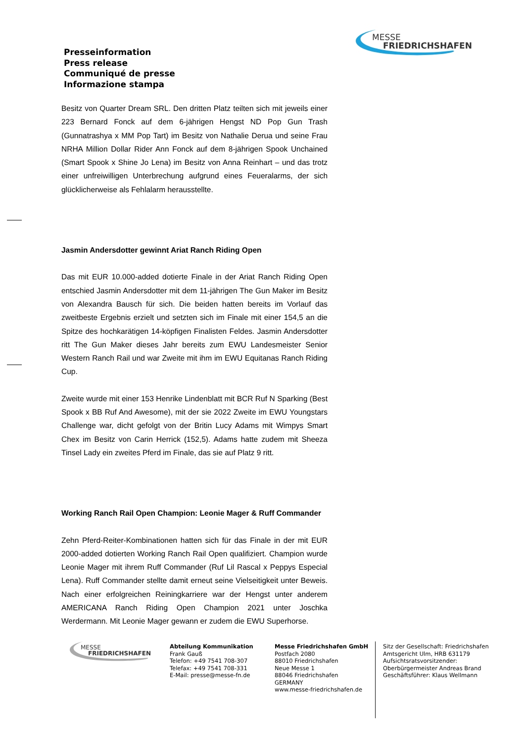Presseinformation
Press release
Communiqué de presse
Informazione stampa
MESSE
FRIEDRICHSHAFEN
Besitz von Quarter Dream SRL. Den dritten Platz teilten sich mit jeweils einer 223 Bernard Fonck auf dem 6-jährigen Hengst ND Pop Gun Trash (Gunnatrashya x MM Pop Tart) im Besitz von Nathalie Derua und seine Frau NRHA Million Dollar Rider Ann Fonck auf dem 8-jährigen Spook Unchained (Smart Spook x Shine Jo Lena) im Besitz von Anna Reinhart – und das trotz einer unfreiwilligen Unterbrechung aufgrund eines Feueralarms, der sich glücklicherweise als Fehlalarm herausstellte.
Jasmin Andersdotter gewinnt Ariat Ranch Riding Open
Das mit EUR 10.000-added dotierte Finale in der Ariat Ranch Riding Open entschied Jasmin Andersdotter mit dem 11-jährigen The Gun Maker im Besitz von Alexandra Bausch für sich. Die beiden hatten bereits im Vorlauf das zweitbeste Ergebnis erzielt und setzten sich im Finale mit einer 154,5 an die Spitze des hochkarätigen 14-köpfigen Finalisten Feldes. Jasmin Andersdotter ritt The Gun Maker dieses Jahr bereits zum EWU Landesmeister Senior Western Ranch Rail und war Zweite mit ihm im EWU Equitanas Ranch Riding Cup.
Zweite wurde mit einer 153 Henrike Lindenblatt mit BCR Ruf N Sparking (Best Spook x BB Ruf And Awesome), mit der sie 2022 Zweite im EWU Youngstars Challenge war, dicht gefolgt von der Britin Lucy Adams mit Wimpys Smart Chex im Besitz von Carin Herrick (152,5). Adams hatte zudem mit Sheeza Tinsel Lady ein zweites Pferd im Finale, das sie auf Platz 9 ritt.
Working Ranch Rail Open Champion: Leonie Mager & Ruff Commander
Zehn Pferd-Reiter-Kombinationen hatten sich für das Finale in der mit EUR 2000-added dotierten Working Ranch Rail Open qualifiziert. Champion wurde Leonie Mager mit ihrem Ruff Commander (Ruf Lil Rascal x Peppys Especial Lena). Ruff Commander stellte damit erneut seine Vielseitigkeit unter Beweis. Nach einer erfolgreichen Reiningkarriere war der Hengst unter anderem AMERICANA Ranch Riding Open Champion 2021 unter Joschka Werdermann. Mit Leonie Mager gewann er zudem die EWU Superhorse.
MESSE
FRIEDRICHSHAFEN
Abteilung Kommunikation
Frank Gauß
Telefon: +49 7541 708-307
Telefax: +49 7541 708-331
E-Mail: presse@messe-fn.de
Messe Friedrichshafen GmbH
Postfach 2080
88010 Friedrichshafen
Neue Messe 1
88046 Friedrichshafen
GERMANY
www.messe-friedrichshafen.de
Sitz der Gesellschaft: Friedrichshafen
Amtsgericht Ulm, HRB 631179
Aufsichtsratsvorsitzender:
Oberbürgermeister Andreas Brand
Geschäftsführer: Klaus Wellmann